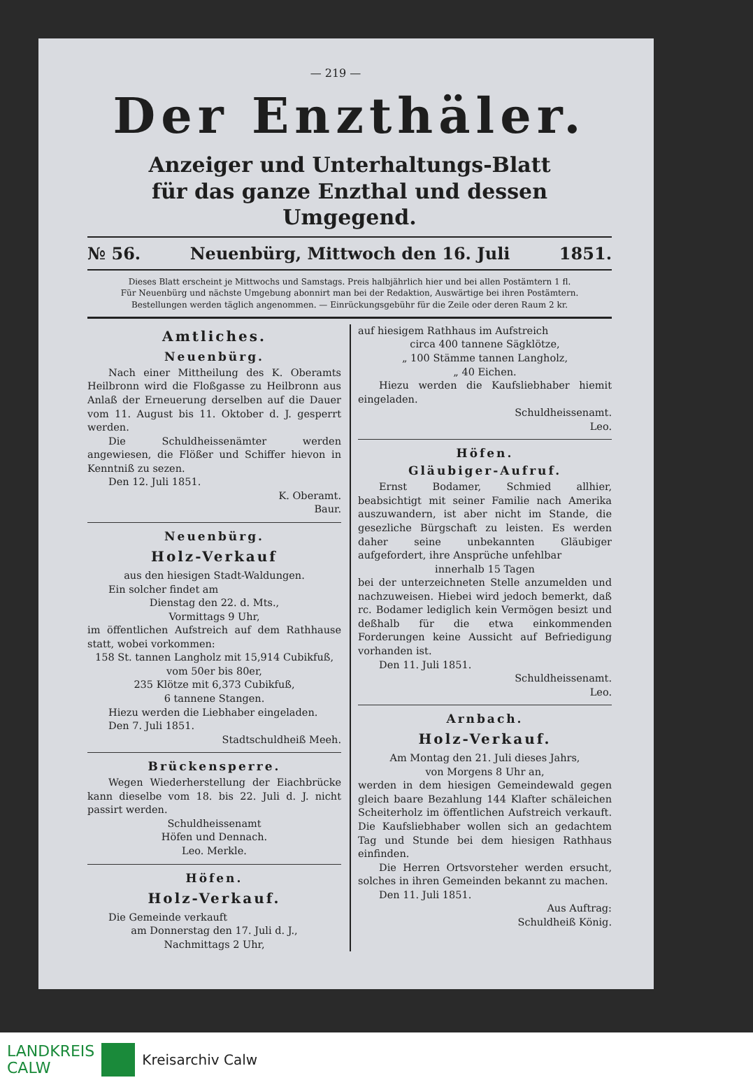— 219 —
Der Enzthäler.
Anzeiger und Unterhaltungs-Blatt
für das ganze Enzthal und dessen Umgegend.
№ 56. Neuenbürg, Mittwoch den 16. Juli 1851.
Dieses Blatt erscheint je Mittwochs und Samstags. Preis halbjährlich hier und bei allen Postämtern 1 fl.
Für Neuenbürg und nächste Umgebung abonnirt man bei der Redaktion, Auswärtige bei ihren Postämtern.
Bestellungen werden täglich angenommen. — Einrückungsgebühr für die Zeile oder deren Raum 2 kr.
Amtliches.
Neuenbürg.
Nach einer Mittheilung des K. Oberamts Heilbronn wird die Floßgasse zu Heilbronn aus Anlaß der Erneuerung derselben auf die Dauer vom 11. August bis 11. Oktober d. J. gesperrt werden.
Die Schuldheissenämter werden angewiesen, die Flößer und Schiffer hievon in Kenntniß zu sezen.
Den 12. Juli 1851.
K. Oberamt.
Baur.
Neuenbürg.
Holz-Verkauf
aus den hiesigen Stadt-Waldungen.
Ein solcher findet am
Dienstag den 22. d. Mts.,
Vormittags 9 Uhr,
im öffentlichen Aufstreich auf dem Rathhause statt, wobei vorkommen:
158 St. tannen Langholz mit 15,914 Cubikfuß, vom 50er bis 80er,
235 Klötze mit 6,373 Cubikfuß,
6 tannene Stangen.
Hiezu werden die Liebhaber eingeladen.
Den 7. Juli 1851.
Stadtschuldheiß Meeh.
Brückensperre.
Wegen Wiederherstellung der Eiachbrücke kann dieselbe vom 18. bis 22. Juli d. J. nicht passirt werden.
Schuldheissenamt
Höfen und Dennach.
Leo. Merkle.
Höfen.
Holz-Verkauf.
Die Gemeinde verkauft
am Donnerstag den 17. Juli d. J.,
Nachmittags 2 Uhr,
auf hiesigem Rathhaus im Aufstreich
circa 400 tannene Sägklötze,
„ 100 Stämme tannen Langholz,
„ 40 Eichen.
Hiezu werden die Kaufsliebhaber hiemit eingeladen.
Schuldheissenamt.
Leo.
Höfen.
Gläubiger-Aufruf.
Ernst Bodamer, Schmied allhier, beabsichtigt mit seiner Familie nach Amerika auszuwandern, ist aber nicht im Stande, die gesezliche Bürgschaft zu leisten. Es werden daher seine unbekannten Gläubiger aufgefordert, ihre Ansprüche unfehlbar
innerhalb 15 Tagen
bei der unterzeichneten Stelle anzumelden und nachzuweisen. Hiebei wird jedoch bemerkt, daß rc. Bodamer lediglich kein Vermögen besizt und deßhalb für die etwa einkommenden Forderungen keine Aussicht auf Befriedigung vorhanden ist.
Den 11. Juli 1851.
Schuldheissenamt.
Leo.
Arnbach.
Holz-Verkauf.
Am Montag den 21. Juli dieses Jahrs,
von Morgens 8 Uhr an,
werden in dem hiesigen Gemeindewald gegen gleich baare Bezahlung 144 Klafter schäleichen Scheiterholz im öffentlichen Aufstreich verkauft. Die Kaufsliebhaber wollen sich an gedachtem Tag und Stunde bei dem hiesigen Rathhaus einfinden.
Die Herren Ortsvorsteher werden ersucht, solches in ihren Gemeinden bekannt zu machen.
Den 11. Juli 1851.
Aus Auftrag:
Schuldheiß König.
LANDKREIS
CALW
Kreisarchiv Calw